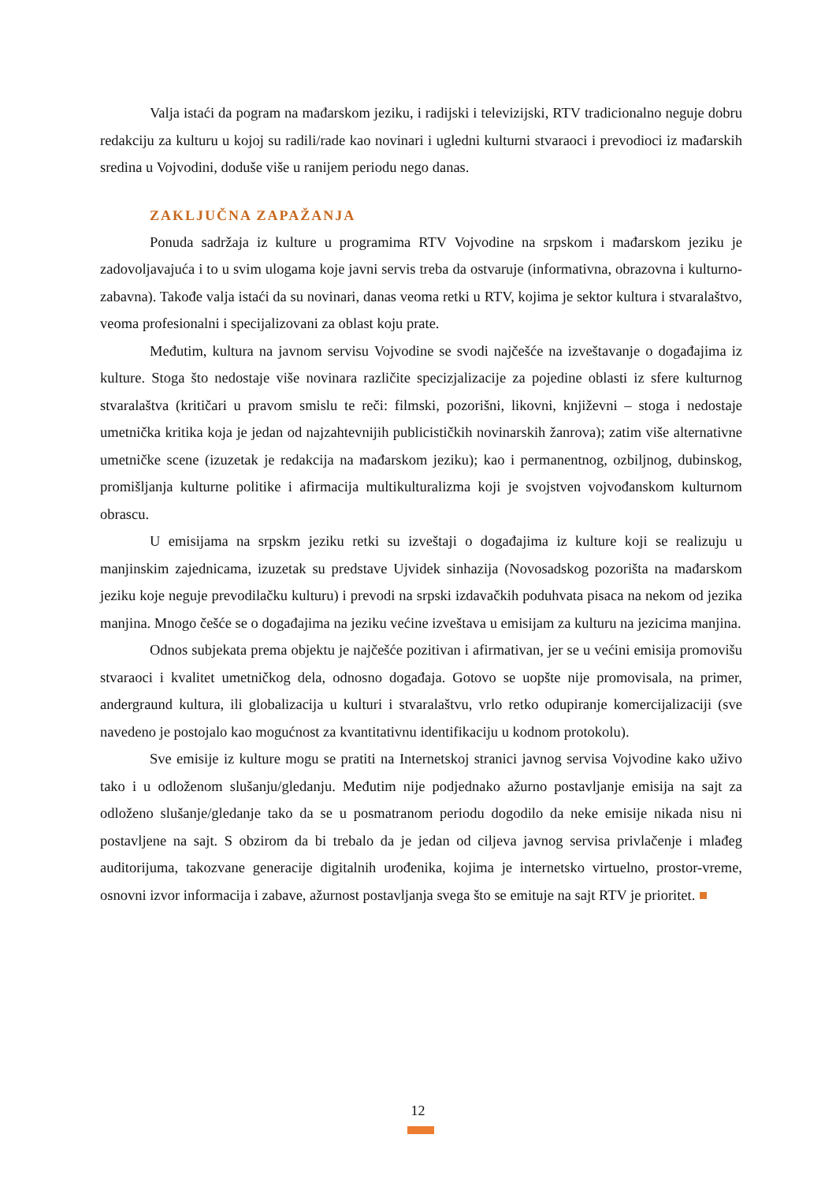Valja istaći da pogram na mađarskom jeziku, i radijski i televizijski, RTV tradicionalno neguje dobru redakciju za kulturu u kojoj su radili/rade kao novinari i ugledni kulturni stvaraoci i prevodioci iz mađarskih sredina u Vojvodini, doduše više u ranijem periodu nego danas.
ZAKLJUČNA ZAPAŽANJA
Ponuda sadržaja iz kulture u programima RTV Vojvodine na srpskom i mađarskom jeziku je zadovoljavajuća i to u svim ulogama koje javni servis treba da ostvaruje (informativna, obrazovna i kulturno-zabavna). Takođe valja istaći da su novinari, danas veoma retki u RTV, kojima je sektor kultura i stvaralaštvo, veoma profesionalni i specijalizovani za oblast koju prate.
Međutim, kultura na javnom servisu Vojvodine se svodi najčešće na izveštavanje o događajima iz kulture. Stoga što nedostaje više novinara različite specizjalizacije za pojedine oblasti iz sfere kulturnog stvaralaštva (kritičari u pravom smislu te reči: filmski, pozorišni, likovni, književni – stoga i nedostaje umetnička kritika koja je jedan od najzahtevnijih publicističkih novinarskih žanrova); zatim više alternativne umetničke scene (izuzetak je redakcija na mađarskom jeziku); kao i permanentnog, ozbiljnog, dubinskog, promišljanja kulturne politike i afirmacija multikulturalizma koji je svojstven vojvođanskom kulturnom obrascu.
U emisijama na srpskm jeziku retki su izveštaji o događajima iz kulture koji se realizuju u manjinskim zajednicama, izuzetak su predstave Ujvidek sinhazija (Novosadskog pozorišta na mađarskom jeziku koje neguje prevodilačku kulturu) i prevodi na srpski izdavačkih poduhvata pisaca na nekom od jezika manjina. Mnogo češće se o događajima na jeziku većine izveštava u emisijam za kulturu na jezicima manjina.
Odnos subjekata prema objektu je najčešće pozitivan i afirmativan, jer se u većini emisija promovišu stvaraoci i kvalitet umetničkog dela, odnosno događaja. Gotovo se uopšte nije promovisala, na primer, andergraund kultura, ili globalizacija u kulturi i stvaralaštvu, vrlo retko odupiranje komercijalizaciji (sve navedeno je postojalo kao mogućnost za kvantitativnu identifikaciju u kodnom protokolu).
Sve emisije iz kulture mogu se pratiti na Internetskoj stranici javnog servisa Vojvodine kako uživo tako i u odloženom slušanju/gledanju. Međutim nije podjednako ažurno postavljanje emisija na sajt za odloženo slušanje/gledanje tako da se u posmatranom periodu dogodilo da neke emisije nikada nisu ni postavljene na sajt. S obzirom da bi trebalo da je jedan od ciljeva javnog servisa privlačenje i mlađeg auditorijuma, takozvane generacije digitalnih urođenika, kojima je internetsko virtuelno, prostor-vreme, osnovni izvor informacija i zabave, ažurnost postavljanja svega što se emituje na sajt RTV je prioritet. ■
12